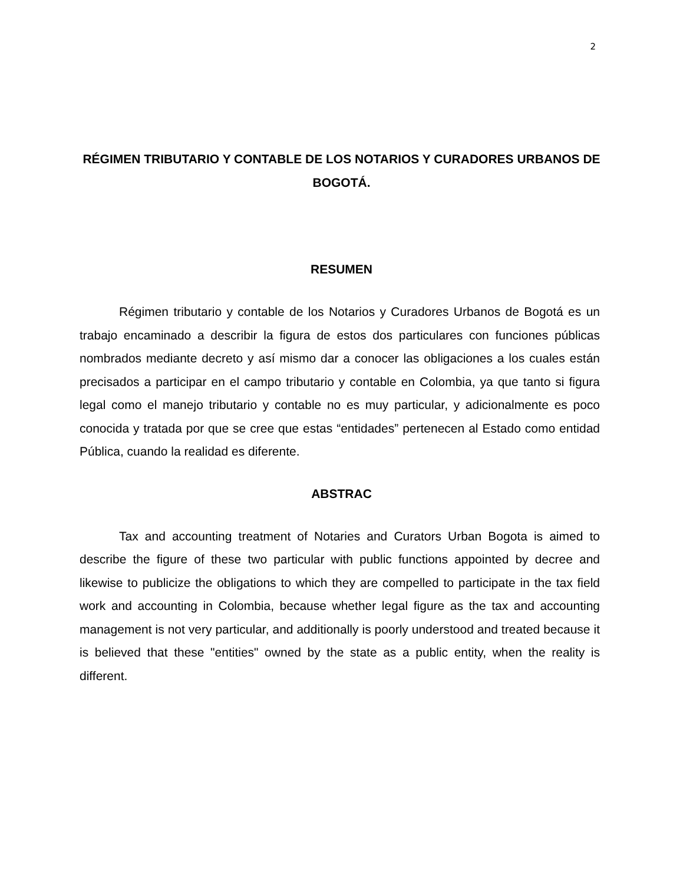2
RÉGIMEN TRIBUTARIO Y CONTABLE DE LOS NOTARIOS Y CURADORES URBANOS DE BOGOTÁ.
RESUMEN
Régimen tributario y contable de los Notarios y Curadores Urbanos de Bogotá es un trabajo encaminado a describir la figura de estos dos particulares con funciones públicas nombrados mediante decreto y así mismo dar a conocer las obligaciones a los cuales están precisados a participar en el campo tributario y contable en Colombia, ya que tanto si figura legal como el manejo tributario y contable no es muy particular, y adicionalmente es poco conocida y tratada por que se cree que estas “entidades” pertenecen al Estado como entidad Pública, cuando la realidad es diferente.
ABSTRAC
Tax and accounting treatment of Notaries and Curators Urban Bogota is aimed to describe the figure of these two particular with public functions appointed by decree and likewise to publicize the obligations to which they are compelled to participate in the tax field work and accounting in Colombia, because whether legal figure as the tax and accounting management is not very particular, and additionally is poorly understood and treated because it is believed that these "entities" owned by the state as a public entity, when the reality is different.